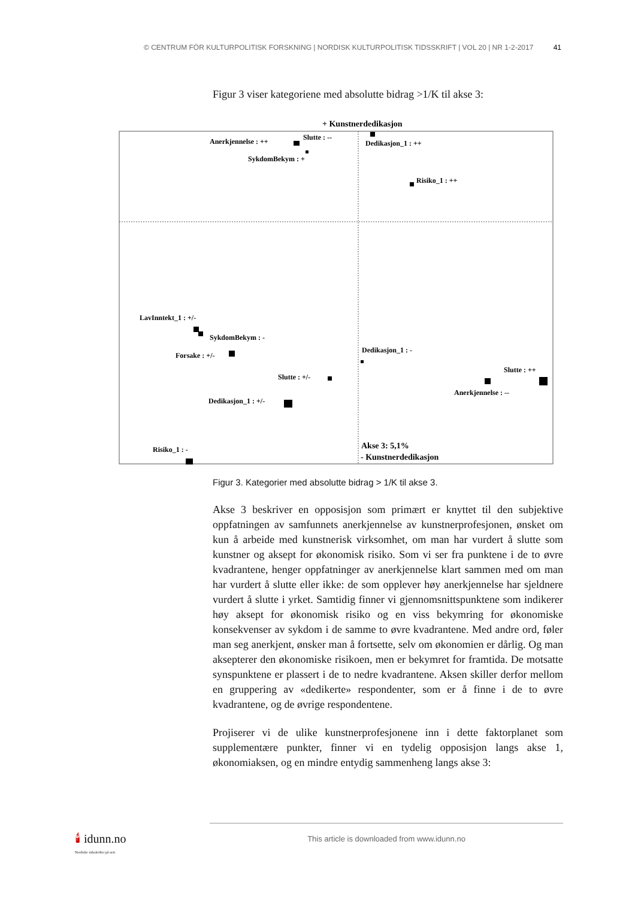© CENTRUM FÖR KULTURPOLITISK FORSKNING | NORDISK KULTURPOLITISK TIDSSKRIFT | VOL 20 | NR 1-2-2017 41
Figur 3 viser kategoriene med absolutte bidrag >1/K til akse 3:
+ Kunstnerdedikasjon
Anerkjennelse : ++
Slutte : --
Dedikasjon_1 : ++
SykdomBekym : +
Risiko_1 : ++
LavInntekt_1 : +/-
SykdomBekym : -
Forsake : +/-
Dedikasjon_1 : -
Slutte : ++
Slutte : +/-
Anerkjennelse : --
Dedikasjon_1 : +/-
Risiko_1 : -
Akse 3: 5,1%
- Kunstnerdedikasjon
Figur 3. Kategorier med absolutte bidrag > 1/K til akse 3.
Akse 3 beskriver en opposisjon som primært er knyttet til den subjektive oppfatningen av samfunnets anerkjennelse av kunstnerprofesjonen, ønsket om kun å arbeide med kunstnerisk virksomhet, om man har vurdert å slutte som kunstner og aksept for økonomisk risiko. Som vi ser fra punktene i de to øvre kvadrantene, henger oppfatninger av anerkjennelse klart sammen med om man har vurdert å slutte eller ikke: de som opplever høy anerkjennelse har sjeldnere vurdert å slutte i yrket. Samtidig finner vi gjennomsnittspunktene som indikerer høy aksept for økonomisk risiko og en viss bekymring for økonomiske konsekvenser av sykdom i de samme to øvre kvadrantene. Med andre ord, føler man seg anerkjent, ønsker man å fortsette, selv om økonomien er dårlig. Og man aksepterer den økonomiske risikoen, men er bekymret for framtida. De motsatte synspunktene er plassert i de to nedre kvadrantene. Aksen skiller derfor mellom en gruppering av «dedikerte» respondenter, som er å finne i de to øvre kvadrantene, og de øvrige respondentene.
Projiserer vi de ulike kunstnerprofesjonene inn i dette faktorplanet som supplementære punkter, finner vi en tydelig opposisjon langs akse 1, økonomiaksen, og en mindre entydig sammenheng langs akse 3:
🕯 idunn.no
Nordiske tidsskrifter på nett
This article is downloaded from www.idunn.no